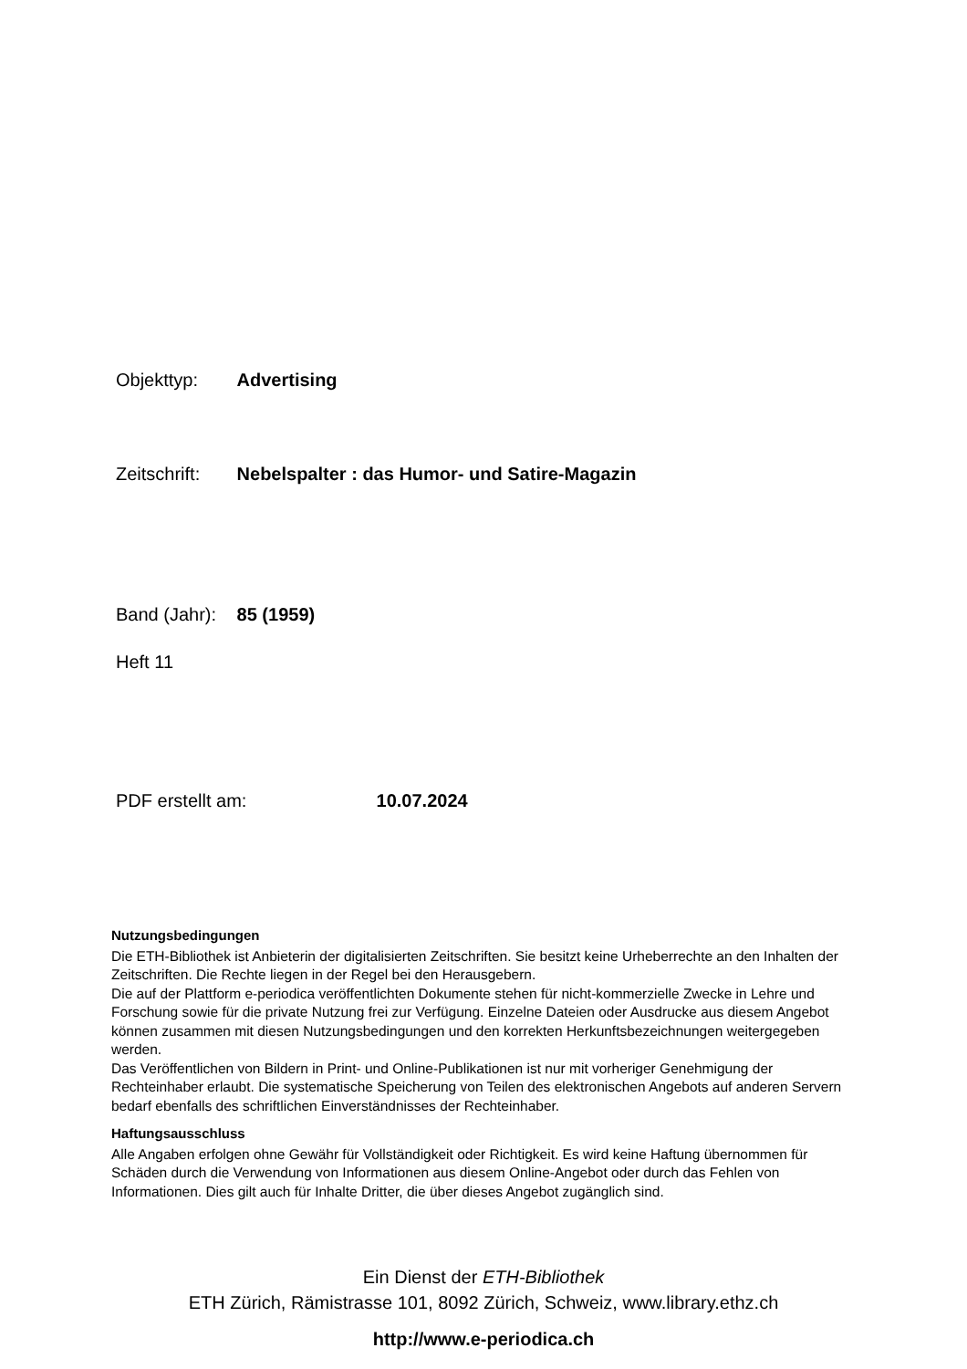Objekttyp: Advertising
Zeitschrift: Nebelspalter : das Humor- und Satire-Magazin
Band (Jahr): 85 (1959)
Heft 11
PDF erstellt am: 10.07.2024
Nutzungsbedingungen
Die ETH-Bibliothek ist Anbieterin der digitalisierten Zeitschriften. Sie besitzt keine Urheberrechte an den Inhalten der Zeitschriften. Die Rechte liegen in der Regel bei den Herausgebern.
Die auf der Plattform e-periodica veröffentlichten Dokumente stehen für nicht-kommerzielle Zwecke in Lehre und Forschung sowie für die private Nutzung frei zur Verfügung. Einzelne Dateien oder Ausdrucke aus diesem Angebot können zusammen mit diesen Nutzungsbedingungen und den korrekten Herkunftsbezeichnungen weitergegeben werden.
Das Veröffentlichen von Bildern in Print- und Online-Publikationen ist nur mit vorheriger Genehmigung der Rechteinhaber erlaubt. Die systematische Speicherung von Teilen des elektronischen Angebots auf anderen Servern bedarf ebenfalls des schriftlichen Einverständnisses der Rechteinhaber.
Haftungsausschluss
Alle Angaben erfolgen ohne Gewähr für Vollständigkeit oder Richtigkeit. Es wird keine Haftung übernommen für Schäden durch die Verwendung von Informationen aus diesem Online-Angebot oder durch das Fehlen von Informationen. Dies gilt auch für Inhalte Dritter, die über dieses Angebot zugänglich sind.
Ein Dienst der ETH-Bibliothek
ETH Zürich, Rämistrasse 101, 8092 Zürich, Schweiz, www.library.ethz.ch
http://www.e-periodica.ch